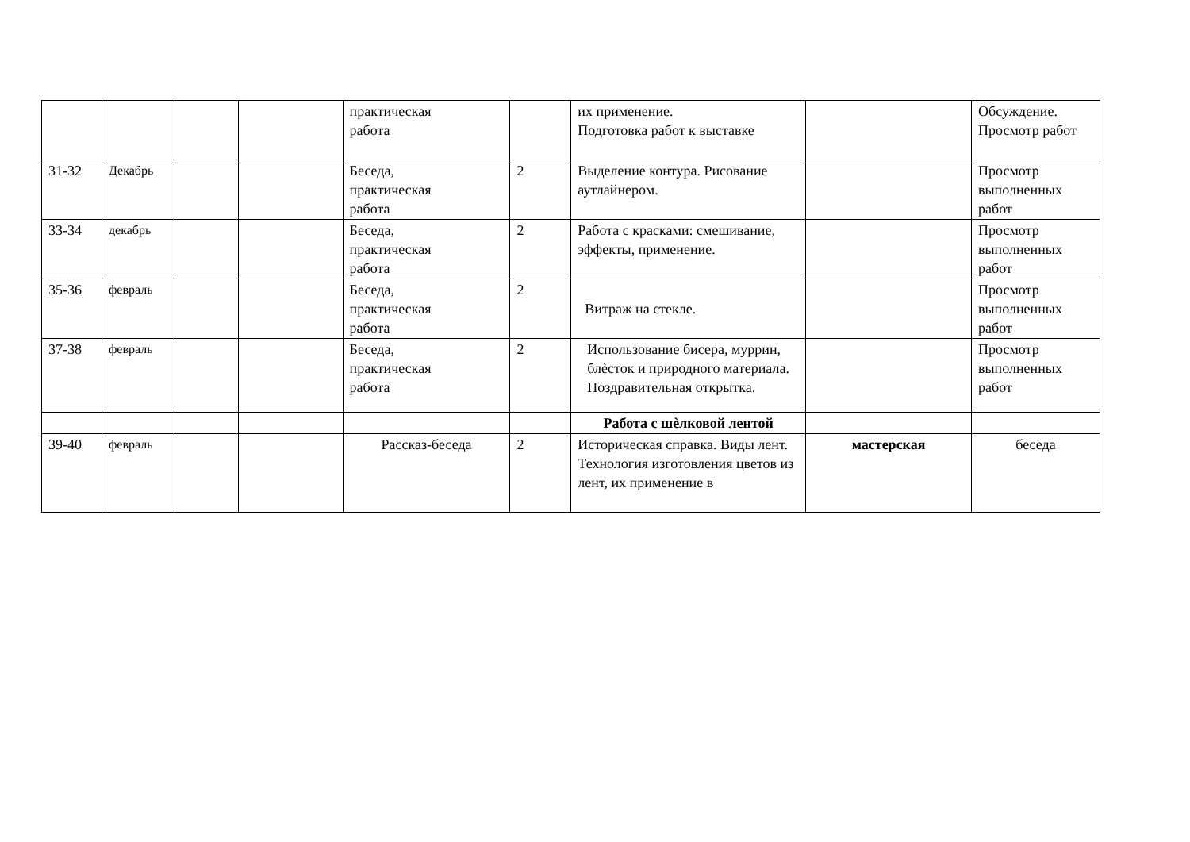| | | | | практическая работа | | их применение. Подготовка работ к выставке | | Обсуждение. Просмотр работ |
| 31-32 | Декабрь | | | Беседа, практическая работа | 2 | Выделение контура. Рисование аутлайнером. | | Просмотр выполненных работ |
| 33-34 | декабрь | | | Беседа, практическая работа | 2 | Работа с красками: смешивание, эффекты, применение. | | Просмотр выполненных работ |
| 35-36 | февраль | | | Беседа, практическая работа | 2 | Витраж на стекле. | | Просмотр выполненных работ |
| 37-38 | февраль | | | Беседа, практическая работа | 2 | Использование бисера, муррин, блѐсток и природного материала. Поздравительная открытка. | | Просмотр выполненных работ |
| | | | | | | Работа с шѐлковой лентой | | |
| 39-40 | февраль | | | Рассказ-беседа | 2 | Историческая справка. Виды лент. Технология изготовления цветов из лент, их применение в | мастерская | беседа |